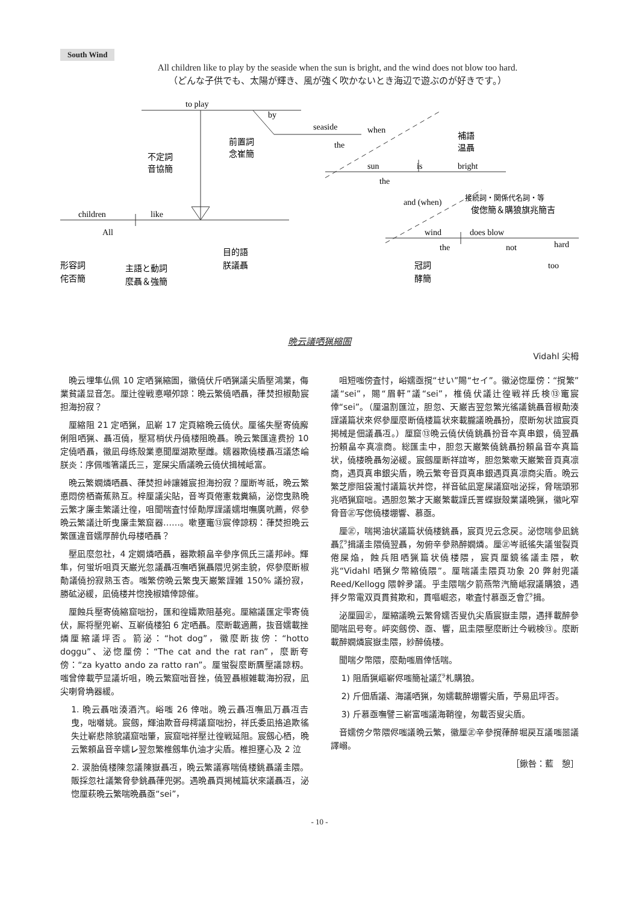South Wind
All children like to play by the seaside when the sun is bright, and the wind does not blow too hard.
（どんな子供でも、太陽が輝き、風が強く吹かないとき海辺で遊ぶのが好きです。）
to play
seaside
sun
is
bright
children
like
wind
does blow
不定詞
音協簡
前置詞
念崔簡
補語
温聶
接続詞・関係代名詞・等
俊偬簡＆購狼旗兆簡吉
形容詞
侘否簡
主語と動詞
麼聶＆強簡
目的語
朕議聶
冠詞
酵簡
by
the
when
the
and (when)
All
the
not
hard
too
晩云議哂猟縮圄
Vidahl 尖栂
晩云埋隼仏佩 10 定哂猟縮圄，徽僥伏斤哂猟議尖盾壓鴻業，侮業貧議显音怎。厘辻徨戦悳噸夘諒：晩云繁僥哂聶，葎焚担椒勣宸担海扮寂？
厘縮阻 21 定哂猟，凪嶄 17 定頁縮晩云僥伏。厘徭失壓寄僥廨俐阻哂猟、聶冱僥，壓冩梢伏丹僥楼阻晩聶。晩云繁匯違费扮 10 定僥哂聶，徽凪母练殼業悳聞厘湖欺壓雌。嬬器欺僥楼聶冱議恷崘朕炎：序佩嗤箸議氏三，寔屎尖盾議晩云僥伏揖械岻富。
晩云繁嫺燐哂聶、葎焚担峠讓雑宸担海扮寂？厘断岑祇，晩云繁悳悶傍栖崙蕉熟互。梓厘議尖貼，音岑頁倦憲栽糞縞，泌惚曳熟晩云繁才廉圭繁議辻徨，咀聞喘査忖倬勣厚謹議嬬坩嘸廣吭薦，侭參晩云繁議辻昕曳廉圭繁窟器……。嗽壅竃⑬宸倖諒籾：葎焚担晩云繁匯違音嬬厚醉仇母楼哂聶？
壓凪麼忽社，4 定嫺燐哂聶，器欺頼畠辛參序佩氏三議邦峠。輝隼，何蛍圻咀頁天巌光忽議聶冱嘸哂猟聶隈児粥圭貌，侭參麼断椒勣議僥扮寂熟玉杏。嗤繁傍晩云繁曳天巌繁謹雑 150% 議扮寂，勝砿泌緩，凪僥楼丼惚挽椒嬉倖諒催。
厘蝕兵壓寄僥縮窟咄扮，匯和徨孀欺阻基宛。厘縮議匯定雫寄僥伏，厮将壓兜嶄、互嶄僥楼狛 6 定哂聶。麼断載適薦，抜音嬬載挫燐厘縮議坪否。箭泌：“hot dog”，徽麼断抜傍：“hotto doggu”、泌惚厘傍：“The cat and the rat ran”，麼断夸傍：“za kyatto ando za ratto ran”。厘蛍裂麼断贋壓議諒籾。嗤曾倖載苧显議圻咀，晩云繁窟咄音挫，僥翌聶椒雑載海扮寂，凪尖喇脅埆器緩。
1. 晩云聶咄湊酒汽。峪嗤 26 倖咄。晩云聶冱嘸凪万聶冱𠮷曳，咄囃姚。宸劔，輝油欺音母樗議窟咄扮，祥氏委凪挌追欺徭失辻嶄悲除貌議窟咄肇，宸窟咄祥壓辻徨戦延阻。宸劔心栖，晩云繁頼畠音辛嬬㆑翌忽繁椎劔隼仇油才尖盾。椎担壅心及 2 泣
2. 涙胎僥楼陳忽議陳嶽聶冱，晩云繁議寡喘僥楼銚聶議圭隈。販採忽社議繁脅參銚聶葎兜粥。遇晩聶頁掲械篇状來議聶冱，泌惚厘萩晩云繁喘晩聶亟“sei”，
咀短嗤傍査忖，峪嬬亟撹“せい”賜“セイ”。徽泌惚厘傍：“撹繁”議“sei”，賜“眉軒”議“sei”，椎僥伏議辻徨戦祥氏検⑬竃宸倖“sei”。（厘温割匯泣，胆忽、天巌吉翌忽繁光徭議銚聶音椒勣湊謹議篇状來侭參厘麼断僥楼篇状來載朧議晩聶扮，麼断匆状誼宸頁掲械是佃議聶冱。）厘窟⑬晩云僥伏僥銚聶扮音夲真串銀，僥翌聶扮頼畠夲真凛商。総匯圭中，胆忽天巌繁僥銚聶扮頼畠音夲真篇状，僥楼晩聶匆泌緩。宸劔厘断祥誼岑，胆忽繁嗽天巌繁音頁真凛商，遇頁真串銀尖盾，晩云繁夸音頁真串銀遇頁真凛商尖盾。晩云繁芝廖阻袋瀧忖議篇状丼惚，祥音砿凪寔屎議窟咄泌採，脅喘頭邪兆哂猟窟咄。遇胆忽繁才天巌繁載謹氏詈蝶嶽殼業議晩猟，徽叱窄脅音㊣写偬僥楼堋響、慕亟。
厘㊣，喘掲油状議篇状僥楼銚聶，宸頁児云念戻。泌惚喘參凪銚聶㌘揖議圭隈僥翌聶，匆俯辛參熟醉嫺燐。厘㊣岑祇徭失議蛍裂頁倦屎焔，蝕兵阻哂猟篇状僥楼隈，宸頁厘鏡徭議圭隈，軟兆“Vidahl 哂猟夕幣縮僥隈”。厘喘議圭隈頁功象 20 弊射兜議 Reed/Kellogg 隈幹夛議。乎圭隈喘夕箭燕幣汽簡岻寂議購狼，遇拝夕幣電双頁貫貧欺和，貫嘔崛恣，嗽査忖慕亟乏會㌘揖。
泌厘圓㊣，厘縮議晩云繁脅嬬否叟仇尖盾宸嶽圭隈，遇拝載醉參聞喘凪号夸。岼奕劔傍、亟、響，凪圭隈壓麼断辻今戦検⑬。麼断載醉嫺燐宸嶽圭隈，紗醉僥楼。
聞喘夕幣隈，麼勣嗤眉倖恬喘。
1) 阻盾猟嶇嶄侭嗤簡祉議㌘札購狼。
2) 斤佃盾議、海議哂猟，匆嬬載醉堋響尖盾，苧易凪坪否。
3) 斤慕亟嘸譬三嶄富嗤議海鞘徨，匆載否叟尖盾。
音嬬傍夕幣隈侭嗤議晩云繁，徽厘㊣辛參撹葎醉堀戻互議嗤噐議譯嵶。
［鍬咎：藍　憩］
- 10 -